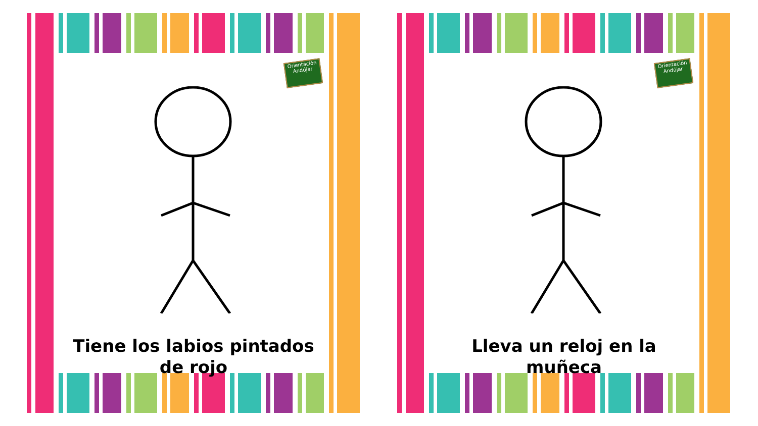Orientación Andújar
Tiene los labios pintados de rojo
Orientación Andújar
Lleva un reloj en la muñeca